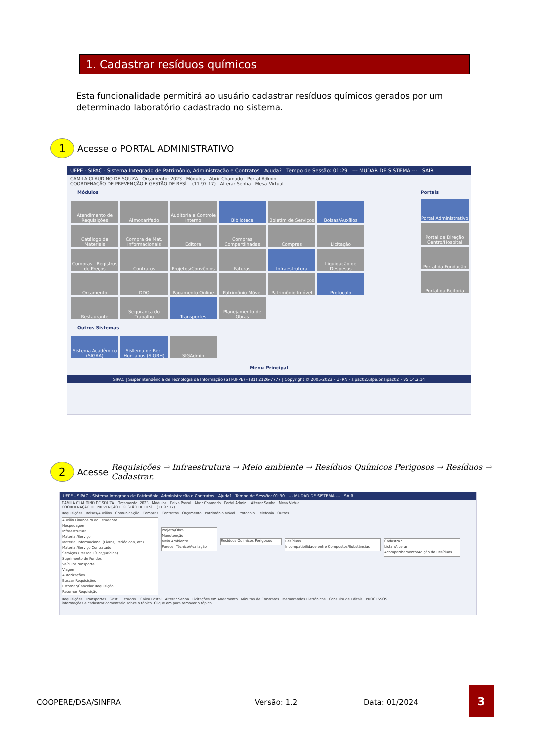1. Cadastrar resíduos químicos
Esta funcionalidade permitirá ao usuário cadastrar resíduos químicos gerados por um determinado laboratório cadastrado no sistema.
1 Acesse o PORTAL ADMINISTRATIVO
UFPE - SIPAC - Sistema Integrado de Patrimônio, Administração e Contratos Ajuda? Tempo de Sessão: 01:29 --- MUDAR DE SISTEMA --- SAIR
CAMILA CLAUDINO DE SOUZA Orçamento: 2023 Módulos Abrir Chamado Portal Admin.
COORDENAÇÃO DE PREVENÇÃO E GESTÃO DE RESÍ... (11.97.17) Alterar Senha Mesa Virtual
Módulos
Atendimento de Requisições
Almoxarifado
Auditoria e Controle Interno
Biblioteca
Boletim de Serviços
Bolsas/Auxílios
Catálogo de Materiais
Compra de Mat. Informacionais
Editora
Compras Compartilhadas
Compras
Licitação
Compras - Registros de Preços
Contratos
Projetos/Convênios
Faturas
Infraestrutura
Liquidação de Despesas
Orçamento
DDO
Pagamento Online
Patrimônio Móvel
Patrimônio Imóvel
Protocolo
Restaurante
Segurança do Trabalho
Transportes
Planejamento de Obras
Outros Sistemas
Sistema Acadêmico (SIGAA)
Sistema de Rec. Humanos (SIGRH)
SIGAdmin
Portais
Portal Administrativo
Portal da Direção Centro/Hospital
Portal da Fundação
Portal da Reitoria
Menu Principal
SIPAC | Superintendência de Tecnologia da Informação (STI-UFPE) - (81) 2126-7777 | Copyright © 2005-2023 - UFRN - sipac02.ufpe.br.sipac02 - v5.14.2.14
2 Acesse Requisições → Infraestrutura → Meio ambiente → Resíduos Químicos Perigosos → Resíduos → Cadastrar.
UFPE - SIPAC - Sistema Integrado de Patrimônio, Administração e Contratos Ajuda? Tempo de Sessão: 01:30 --- MUDAR DE SISTEMA --- SAIR
CAMILA CLAUDINO DE SOUZA Orçamento: 2023 Módulos Caixa Postal Abrir Chamado Portal Admin. Alterar Senha Mesa Virtual
COORDENAÇÃO DE PREVENÇÃO E GESTÃO DE RESÍ... (11.97.17)
Requisições Bolsas/Auxílios Comunicação Compras Contratos Orçamento Patrimônio Móvel Protocolo Telefonia Outros
Auxílio Financeiro ao Estudante
Hospedagem
Infraestrutura
Material/Serviço
Material Informacional (Livros, Periódicos, etc)
Material/Serviço Contratado
Serviços (Pessoa Física/Jurídica)
Suprimento de Fundos
Veículo/Transporte
Viagem
Autorizações
Buscar Requisições
Estornar/Cancelar Requisição
Retornar Requisição
Projeto/Obra
Manutenção
Meio Ambiente
Parecer Técnico/Avaliação
Resíduos Químicos Perigosos
Resíduos
Incompatibilidade entre Compostos/Substâncias
Cadastrar
Listar/Alterar
Acompanhamento/Adição de Resíduos
Requisições Transportes Gast... trados. Caixa Postal Alterar Senha Licitações em Andamento Minutas de Contratos Memorandos Eletrônicos Consulta de Editais PROCESSOS
informações e cadastrar comentário sobre o tópico. Clique em para remover o tópico.
COOPERE/DSA/SINFRA Versão: 1.2 Data: 01/2024
3